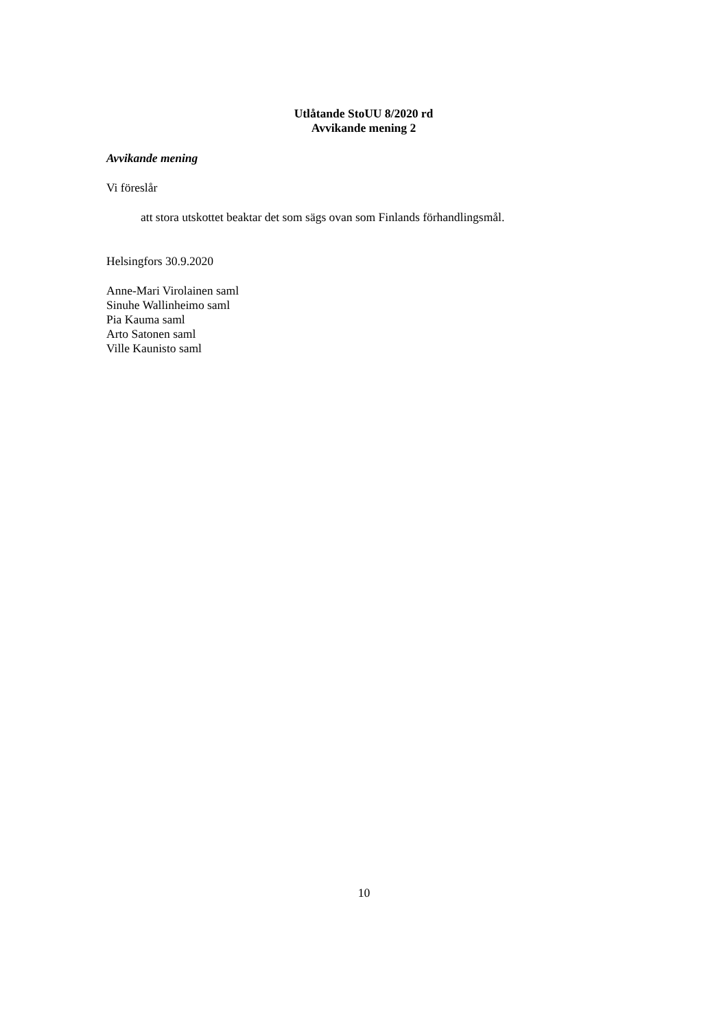Utlåtande StoUU 8/2020 rd
Avvikande mening 2
Avvikande mening
Vi föreslår
att stora utskottet beaktar det som sägs ovan som Finlands förhandlingsmål.
Helsingfors 30.9.2020
Anne-Mari Virolainen saml
Sinuhe Wallinheimo saml
Pia Kauma saml
Arto Satonen saml
Ville Kaunisto saml
10